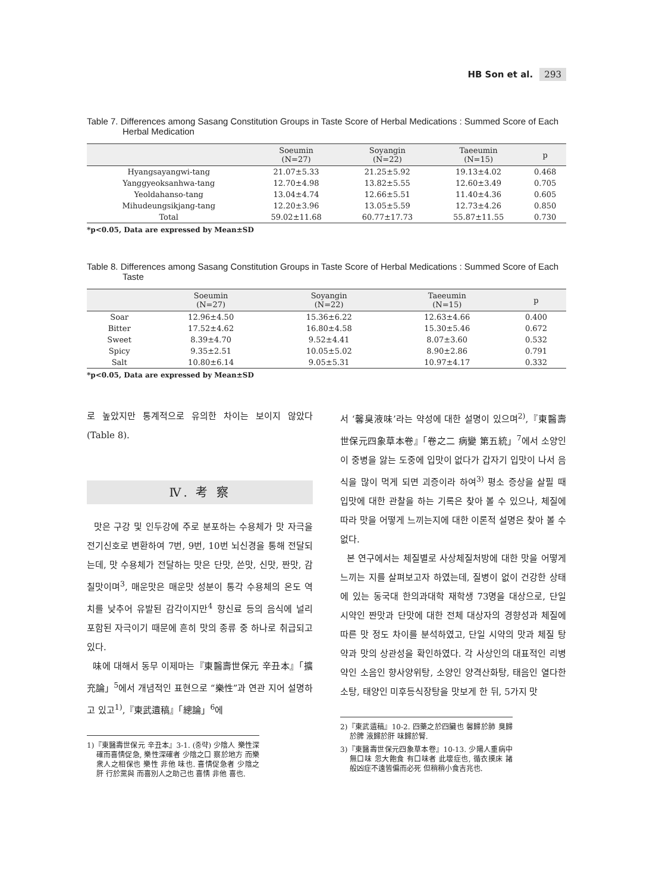HB Son et al. 293
Table 7. Differences among Sasang Constitution Groups in Taste Score of Herbal Medications : Summed Score of Each Herbal Medication
| | Soeumin (N=27) | Soyangin (N=22) | Taeeumin (N=15) | p |
| --- | --- | --- | --- | --- |
| Hyangsayangwi-tang | 21.07±5.33 | 21.25±5.92 | 19.13±4.02 | 0.468 |
| Yanggyeoksanhwa-tang | 12.70±4.98 | 13.82±5.55 | 12.60±3.49 | 0.705 |
| Yeoldahanso-tang | 13.04±4.74 | 12.66±5.51 | 11.40±4.36 | 0.605 |
| Mihudeungsikjang-tang | 12.20±3.96 | 13.05±5.59 | 12.73±4.26 | 0.850 |
| Total | 59.02±11.68 | 60.77±17.73 | 55.87±11.55 | 0.730 |
*p<0.05, Data are expressed by Mean±SD
Table 8. Differences among Sasang Constitution Groups in Taste Score of Herbal Medications : Summed Score of Each Taste
| | Soeumin (N=27) | Soyangin (N=22) | Taeeumin (N=15) | p |
| --- | --- | --- | --- | --- |
| Soar | 12.96±4.50 | 15.36±6.22 | 12.63±4.66 | 0.400 |
| Bitter | 17.52±4.62 | 16.80±4.58 | 15.30±5.46 | 0.672 |
| Sweet | 8.39±4.70 | 9.52±4.41 | 8.07±3.60 | 0.532 |
| Spicy | 9.35±2.51 | 10.05±5.02 | 8.90±2.86 | 0.791 |
| Salt | 10.80±6.14 | 9.05±5.31 | 10.97±4.17 | 0.332 |
*p<0.05, Data are expressed by Mean±SD
로 높았지만 통계적으로 유의한 차이는 보이지 않았다(Table 8).
Ⅳ. 考 察
맛은 구강 및 인두강에 주로 분포하는 수용체가 맛 자극을 전기신호로 변환하여 7번, 9번, 10번 뇌신경을 통해 전달되는데, 맛 수용체가 전달하는 맛은 단맛, 쓴맛, 신맛, 짠맛, 감칠맛이며<sup>3</sup>, 매운맛은 매운맛 성분이 통각 수용체의 온도 역치를 낮추어 유발된 감각이지만<sup>4</sup> 향신료 등의 음식에 널리 포함된 자극이기 때문에 흔히 맛의 종류 중 하나로 취급되고 있다.
味에 대해서 동무 이제마는『東醫壽世保元 辛丑本』「擴充論」<sup>5</sup>에서 개념적인 표현으로 “樂性”과 연관 지어 설명하고 있고<sup>1)</sup>,『東武遺稿』「總論」<sup>6</sup>에
1)『東醫壽世保元 辛丑本』3-1. (중략) 少陰人 樂性深確而喜情促急, 樂性深確者 少陰之口 察於地方 而樂衆人之相保也 樂性 非他 味也. 喜情促急者 少陰之肝 行於黨與 而喜別人之助己也 喜情 非他 喜也.
서 ‘馨臭液味’라는 약성에 대한 설명이 있으며<sup>2)</sup>,『東醫壽世保元四象草本卷』「卷之二 病變 第五統」<sup>7</sup>에서 소양인이 중병을 앓는 도중에 입맛이 없다가 갑자기 입맛이 나서 음식을 많이 먹게 되면 괴증이라 하여<sup>3)</sup> 평소 증상을 살필 때 입맛에 대한 관찰을 하는 기록은 찾아 볼 수 있으나, 체질에 따라 맛을 어떻게 느끼는지에 대한 이론적 설명은 찾아 볼 수 없다.
본 연구에서는 체질별로 사상체질처방에 대한 맛을 어떻게 느끼는 지를 살펴보고자 하였는데, 질병이 없이 건강한 상태에 있는 동국대 한의과대학 재학생 73명을 대상으로, 단일 시약인 짠맛과 단맛에 대한 전체 대상자의 경향성과 체질에 따른 맛 정도 차이를 분석하였고, 단일 시약의 맛과 체질 탕약과 맛의 상관성을 확인하였다. 각 사상인의 대표적인 리병약인 소음인 향사양위탕, 소양인 양격산화탕, 태음인 열다한소탕, 태양인 미후등식장탕을 맛보게 한 뒤, 5가지 맛
2)『東武遺稿』10-2. 四藥之於四臟也 馨歸於肺 臭歸於脾 液歸於肝 味歸於腎.
3)『東醫壽世保元四象草本卷』10-13. 少陽人重病中 無口味 忽大飽食 有口味者 此壞症也, 循衣摸床 諸般凶症不遠皆偏而必死 但稍稍小食吉兆也.